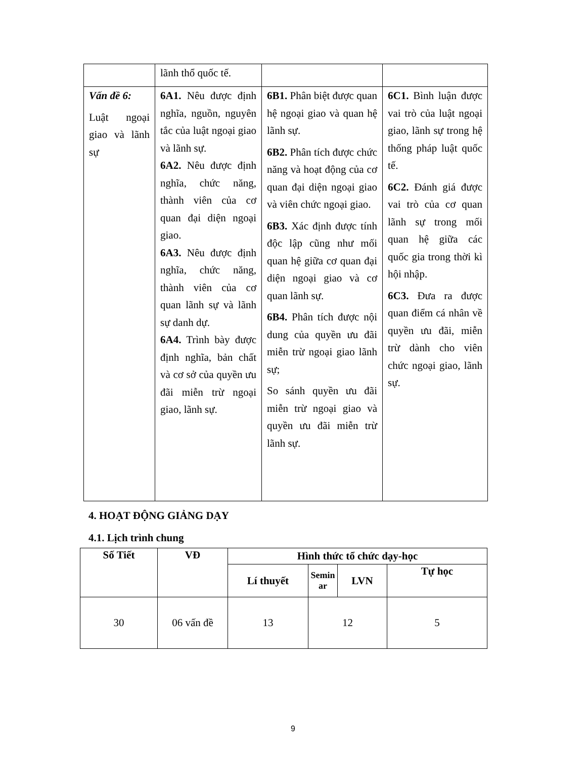| | lãnh thổ quốc tế. | | |
| Vấn đề 6: Luật ngoại giao và lãnh sự | 6A1. Nêu được định nghĩa, nguồn, nguyên tắc của luật ngoại giao và lãnh sự. 6A2. Nêu được định nghĩa, chức năng, thành viên của cơ quan đại diện ngoại giao. 6A3. Nêu được định nghĩa, chức năng, thành viên của cơ quan lãnh sự và lãnh sự danh dự. 6A4. Trình bày được định nghĩa, bản chất và cơ sở của quyền ưu đãi miễn trừ ngoại giao, lãnh sự. | 6B1. Phân biệt được quan hệ ngoại giao và quan hệ lãnh sự. 6B2. Phân tích được chức năng và hoạt động của cơ quan đại diện ngoại giao và viên chức ngoại giao. 6B3. Xác định được tính độc lập cũng như mối quan hệ giữa cơ quan đại diện ngoại giao và cơ quan lãnh sự. 6B4. Phân tích được nội dung của quyền ưu đãi miễn trừ ngoại giao lãnh sự; So sánh quyền ưu đãi miễn trừ ngoại giao và quyền ưu đãi miễn trừ lãnh sự. | 6C1. Bình luận được vai trò của luật ngoại giao, lãnh sự trong hệ thống pháp luật quốc tế. 6C2. Đánh giá được vai trò của cơ quan lãnh sự trong mối quan hệ giữa các quốc gia trong thời kì hội nhập. 6C3. Đưa ra được quan điểm cá nhân về quyền ưu đãi, miễn trừ dành cho viên chức ngoại giao, lãnh sự. |
4. HOẠT ĐỘNG GIẢNG DẠY
4.1. Lịch trình chung
| Số Tiết | VĐ | Hình thức tổ chức dạy-học | | | |
| --- | --- | --- | --- | --- | --- |
| | | Lí thuyết | Semin ar | LVN | Tự học |
| 30 | 06 vấn đề | 13 | 12 | | 5 |
9